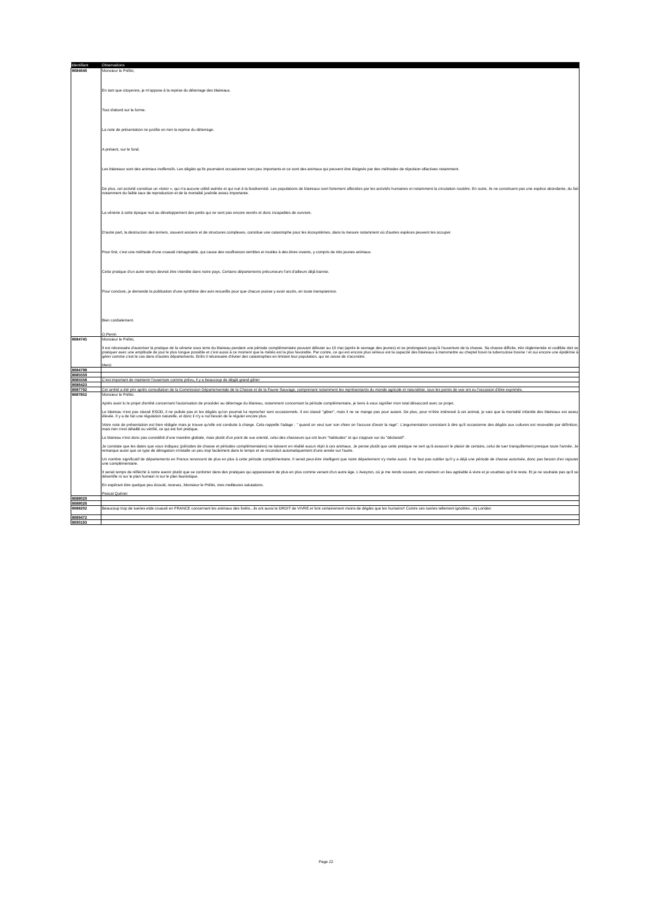| Identifiant | Observations |
| --- | --- |
| 8684646 | Monsieur le Préfet, En tant que citoyenne, je m'oppose à la reprise du déterrage des blaireaux. Tout d'abord sur la forme. La note de présentation ne justifie en rien la reprise du déterrage. A présent, sur le fond. Les blaireaux sont des animaux inoffensifs. Les dégâts qu'ils pourraient occasionner sont peu importants et ce sont des animaux qui peuvent être éloignés par des méthodes de répulsion olfactives notamment. De plus, cet activité constitue un «loisir », qui n'a aucune utilité avérée et qui nuit à la biodiversité. Les populations de blaireaux sont fortement affectées par les activités humaines et notamment la circulation routière. En outre, ils ne constituent pas une espèce abondante, du fait notamment du faible taux de reproduction et de la mortalité juvénile assez importante. La vénerie à cette époque nuit au développement des petits qui ne sont pas encore sevrés et donc incapables de survivre. D'autre part, la destruction des terriers, souvent anciens et de structures complexes, constitue une catastrophe pour les écosystèmes, dans la mesure notamment où d'autres espèces peuvent les occuper. Pour finir, c'est une méthode d'une cruauté inimaginable, qui cause des souffrances terribles et inutiles à des êtres vivants, y compris de très jeunes animaux. Cette pratique d'un autre temps devrait être interdite dans notre pays. Certains départements précurseurs l'ont d'ailleurs déjà bannie. Pour conclure, je demande la publication d'une synthèse des avis recueillis pour que chacun puisse y avoir accès, en toute transparence. Bien cordialement. O.Perrin |
| 8684745 | Monsieur le Préfet, Il est nécessaire d'autoriser la pratique de la vénerie sous terre du blaireau pendant une période complémentaire pouvant débuter au 15 mai (après le sevrage des jeunes) et se prolongeant jusqu'à l'ouverture de la chasse. Sa chasse difficile, très réglementée et codifiée doit se pratiquer avec une amplitude de jour le plus longue possible et c'est aussi à ce moment que la météo est la plus favorable. Par contre, ce qui est encore plus sérieux est la capacité des blaireaux à transmettre au cheptel bovin la tuberculose bovine ! et oui encore une épidémie à gérer comme c'est le cas dans d'autres départements. Enfin il nécessaire d'éviter des catastrophes en limitant leur population, qui ne cesse de s'accroitre. Merci |
| 8684798 | |
| 8685559 | |
| 8685558 | C'est important de maintenir l'ouverture comme prévu, il y a beaucoup de dégât grand gibier |
| 8686423 | |
| 8687792 | Cet arrêté a été pris après consultation de la Commission Départementale de la Chasse et de la Faune Sauvage, comprenant notamment les représentants du monde agricole et naturaliste. tous les points de vue ont eu l'occasion d'être exprimés. |
| 8687852 | Monsieur le Préfet. Après avoir lu le projet d'arrêté concernant l'autorisation de procéder au déterrage du blaireau, notamment concernant la période complémentaire, je tiens à vous signifier mon total désaccord avec ce projet. Le blaireau n'est pas classé ESOD, il ne pullule pas et les dégâts qu'on pourrait lui reprocher sont occasionnels. Il est classé "gibier", mais il ne se mange pas pour autant. De plus, pour m'être intéressé à cet animal, je sais que la mortalité infantile des blaireaux est assez élevée. Il y a de fait une régulation naturelle, et donc il n'y a nul besoin de le réguler encore plus. Votre note de présentation est bien rédigée mais je trouve qu'elle est conduite à charge. Cela rappelle l'adage : " quand on veut tuer son chien on l'accuse d'avoir la rage". L'argumentation consistant à dire qu'il occasionne des dégâts aux cultures est recevable par définition, mais rien n'est détaillé ou vérifié, ce qui est fort pratique. Le blaireau n'est donc pas considéré d'une manière globale, mais plutôt d'un point de vue orienté, celui des chasseurs qui ont leurs "habitudes" et qui s'appuie sur du "déclaratif". Je constate que les dates que vous indiquez (périodes de chasse et périodes complémentaires) ne laissent en réalité aucun répit à ces animaux. Je pense plutôt que cette pratique ne sert qu'à assouvir le plaisir de certains, celui de tuer tranquillement presque toute l'année. Je remarque aussi que ce type de dérogation s'installe un peu trop facilement dans le temps et se reconduit automatiquement d'une année sur l'autre. Un nombre significatif de départements en France renoncent de plus en plus à cette période complémentaire. Il serait peut-être intelligent que notre département s'y mette aussi. Il ne faut pas oublier qu'il y a déjà une période de chasse autorisée, donc pas besoin d'en rajouter une complémentaire. Il serait temps de réfléchir à notre avenir plutôt que se conforter dans des pratiques qui apparaissent de plus en plus comme venant d'un autre âge. L'Aveyron, où je me rends souvent, est vraiment un lieu agréable à vivre et je voudrais qu'il le reste. Et je ne souhaite pas qu'il se désertifie ni sur le plan humain ni sur le plan faunistique. En espérant être quelque peu écouté, recevez, Monsieur le Préfet, mes meilleures salutations. Pascal Quénet |
| 8688029 | |
| 8688026 | |
| 8688202 | Beaucoup trop de tueries etde cruauté en FRANCE concernant les animaux des forêts...ils ont aussi le DROIT de VIVRE et font certainement moins de dégâts que les humains!! Contre ces tueries tellement ignobles...mj Loridan |
| 8689472 | |
| 8690193 | |
Page 22